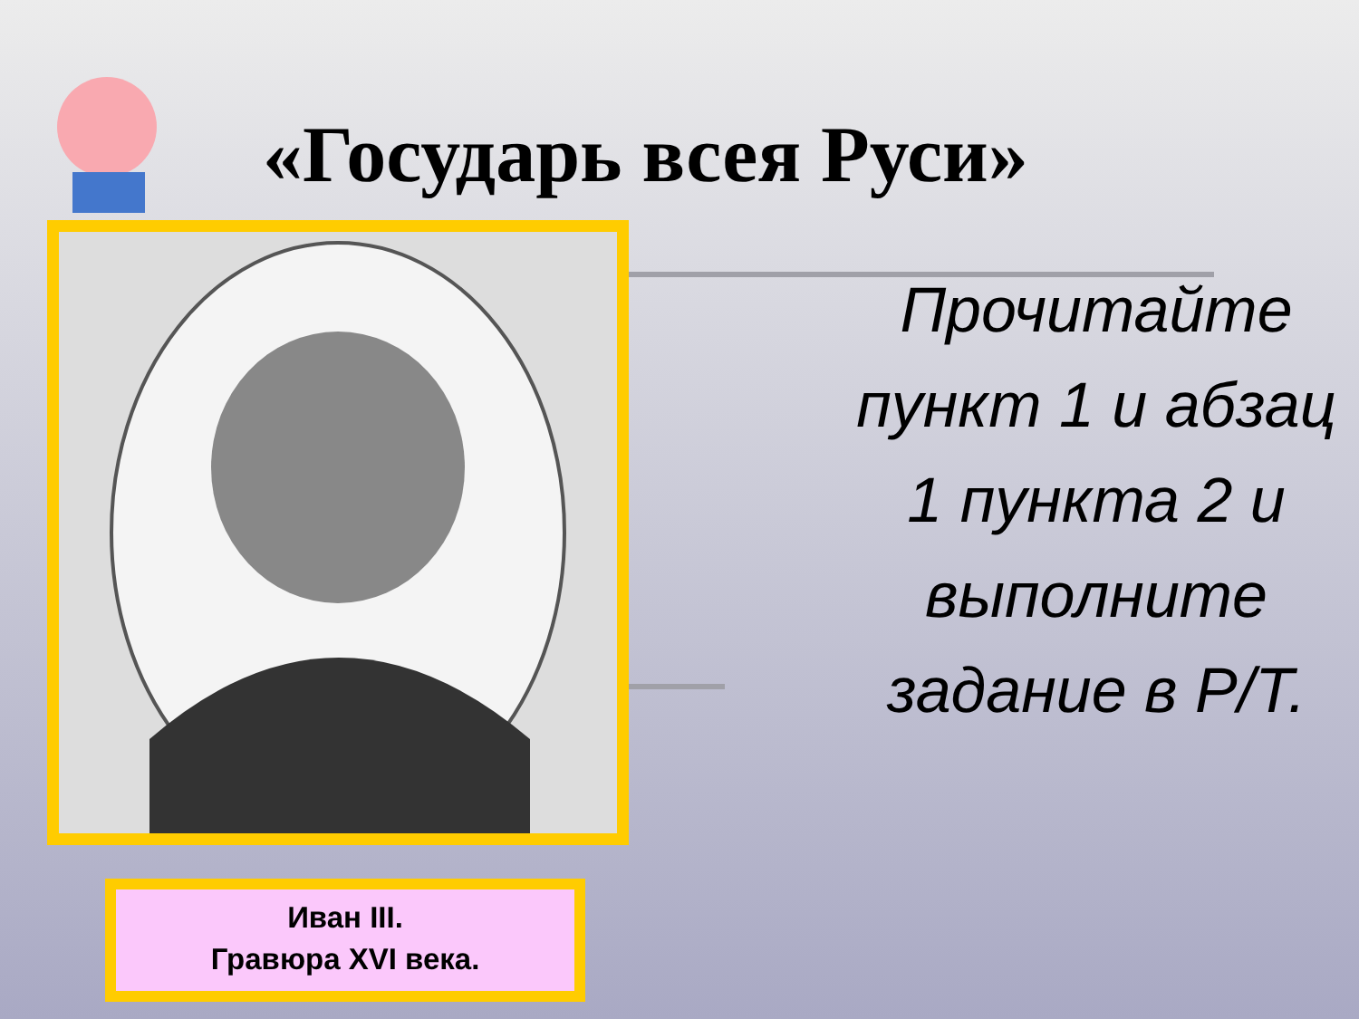«Государь всея Руси»
Иван III.
Гравюра XVI века.
Прочитайте пункт 1 и абзац 1 пункта 2 и выполните задание в Р/Т.